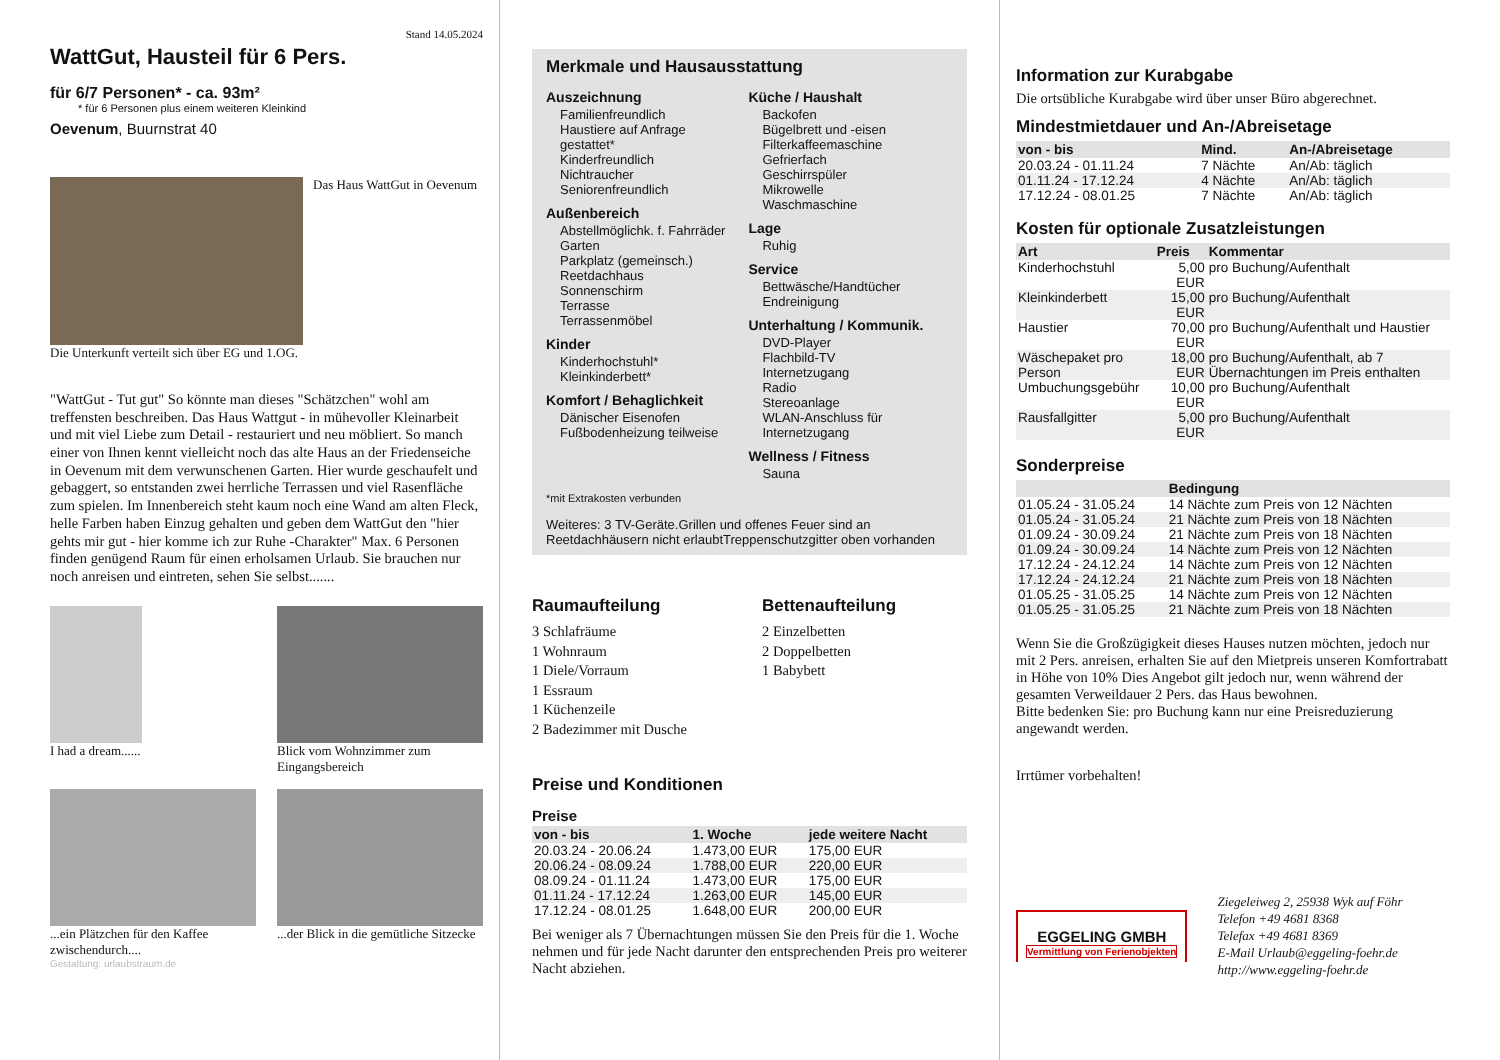Stand 14.05.2024
WattGut, Hausteil für 6 Pers.
für 6/7 Personen* - ca. 93m²
* für 6 Personen plus einem weiteren Kleinkind
Oevenum, Buurnstrat 40
Das Haus WattGut in Oevenum
Die Unterkunft verteilt sich über EG und 1.OG.
"WattGut - Tut gut" So könnte man dieses "Schätzchen" wohl am treffensten beschreiben. Das Haus Wattgut - in mühevoller Kleinarbeit und mit viel Liebe zum Detail - restauriert und neu möbliert. So manch einer von Ihnen kennt vielleicht noch das alte Haus an der Friedenseiche in Oevenum mit dem verwunschenen Garten. Hier wurde geschaufelt und gebaggert, so entstanden zwei herrliche Terrassen und viel Rasenfläche zum spielen. Im Innenbereich steht kaum noch eine Wand am alten Fleck, helle Farben haben Einzug gehalten und geben dem WattGut den "hier gehts mir gut - hier komme ich zur Ruhe -Charakter" Max. 6 Personen finden genügend Raum für einen erholsamen Urlaub. Sie brauchen nur noch anreisen und eintreten, sehen Sie selbst.......
I had a dream......
Blick vom Wohnzimmer zum Eingangsbereich
...ein Plätzchen für den Kaffee zwischendurch....
...der Blick in die gemütliche Sitzecke
Gestaltung: urlaubstraum.de
Merkmale und Hausausstattung
Auszeichnung
Familienfreundlich
Haustiere auf Anfrage gestattet*
Kinderfreundlich
Nichtraucher
Seniorenfreundlich
Außenbereich
Abstellmöglichk. f. Fahrräder
Garten
Parkplatz (gemeinsch.)
Reetdachhaus
Sonnenschirm
Terrasse
Terrassenmöbel
Kinder
Kinderhochstuhl*
Kleinkinderbett*
Komfort / Behaglichkeit
Dänischer Eisenofen
Fußbodenheizung teilweise
Küche / Haushalt
Backofen
Bügelbrett und -eisen
Filterkaffeemaschine
Gefrierfach
Geschirrspüler
Mikrowelle
Waschmaschine
Lage
Ruhig
Service
Bettwäsche/Handtücher
Endreinigung
Unterhaltung / Kommunik.
DVD-Player
Flachbild-TV
Internetzugang
Radio
Stereoanlage
WLAN-Anschluss für Internetzugang
Wellness / Fitness
Sauna
*mit Extrakosten verbunden
Weiteres: 3 TV-Geräte.Grillen und offenes Feuer sind an Reetdachhäusern nicht erlaubtTreppenschutzgitter oben vorhanden
Raumaufteilung
3 Schlafräume
1 Wohnraum
1 Diele/Vorraum
1 Essraum
1 Küchenzeile
2 Badezimmer mit Dusche
Bettenaufteilung
2 Einzelbetten
2 Doppelbetten
1 Babybett
Preise und Konditionen
Preise
| von - bis | 1. Woche | jede weitere Nacht |
| --- | --- | --- |
| 20.03.24 - 20.06.24 | 1.473,00 EUR | 175,00 EUR |
| 20.06.24 - 08.09.24 | 1.788,00 EUR | 220,00 EUR |
| 08.09.24 - 01.11.24 | 1.473,00 EUR | 175,00 EUR |
| 01.11.24 - 17.12.24 | 1.263,00 EUR | 145,00 EUR |
| 17.12.24 - 08.01.25 | 1.648,00 EUR | 200,00 EUR |
Bei weniger als 7 Übernachtungen müssen Sie den Preis für die 1. Woche nehmen und für jede Nacht darunter den entsprechenden Preis pro weiterer Nacht abziehen.
Information zur Kurabgabe
Die ortsübliche Kurabgabe wird über unser Büro abgerechnet.
Mindestmietdauer und An-/Abreisetage
| von - bis | Mind. | An-/Abreisetage |
| --- | --- | --- |
| 20.03.24 - 01.11.24 | 7 Nächte | An/Ab: täglich |
| 01.11.24 - 17.12.24 | 4 Nächte | An/Ab: täglich |
| 17.12.24 - 08.01.25 | 7 Nächte | An/Ab: täglich |
Kosten für optionale Zusatzleistungen
| Art | Preis | Kommentar |
| --- | --- | --- |
| Kinderhochstuhl | 5,00 EUR | pro Buchung/Aufenthalt |
| Kleinkinderbett | 15,00 EUR | pro Buchung/Aufenthalt |
| Haustier | 70,00 EUR | pro Buchung/Aufenthalt und Haustier |
| Wäschepaket pro Person | 18,00 EUR | pro Buchung/Aufenthalt, ab 7 Übernachtungen im Preis enthalten |
| Umbuchungsgebühr | 10,00 EUR | pro Buchung/Aufenthalt |
| Rausfallgitter | 5,00 EUR | pro Buchung/Aufenthalt |
Sonderpreise
| | Bedingung |
| --- | --- |
| 01.05.24 - 31.05.24 | 14 Nächte zum Preis von 12 Nächten |
| 01.05.24 - 31.05.24 | 21 Nächte zum Preis von 18 Nächten |
| 01.09.24 - 30.09.24 | 21 Nächte zum Preis von 18 Nächten |
| 01.09.24 - 30.09.24 | 14 Nächte zum Preis von 12 Nächten |
| 17.12.24 - 24.12.24 | 14 Nächte zum Preis von 12 Nächten |
| 17.12.24 - 24.12.24 | 21 Nächte zum Preis von 18 Nächten |
| 01.05.25 - 31.05.25 | 14 Nächte zum Preis von 12 Nächten |
| 01.05.25 - 31.05.25 | 21 Nächte zum Preis von 18 Nächten |
Wenn Sie die Großzügigkeit dieses Hauses nutzen möchten, jedoch nur mit 2 Pers. anreisen, erhalten Sie auf den Mietpreis unseren Komfortrabatt in Höhe von 10% Dies Angebot gilt jedoch nur, wenn während der gesamten Verweildauer 2 Pers. das Haus bewohnen.
Bitte bedenken Sie: pro Buchung kann nur eine Preisreduzierung angewandt werden.
Irrtümer vorbehalten!
EGGELING GMBH
Vermittlung von Ferienobjekten
Ziegeleiweg 2, 25938 Wyk auf Föhr
Telefon +49 4681 8368
Telefax +49 4681 8369
E-Mail Urlaub@eggeling-foehr.de
http://www.eggeling-foehr.de